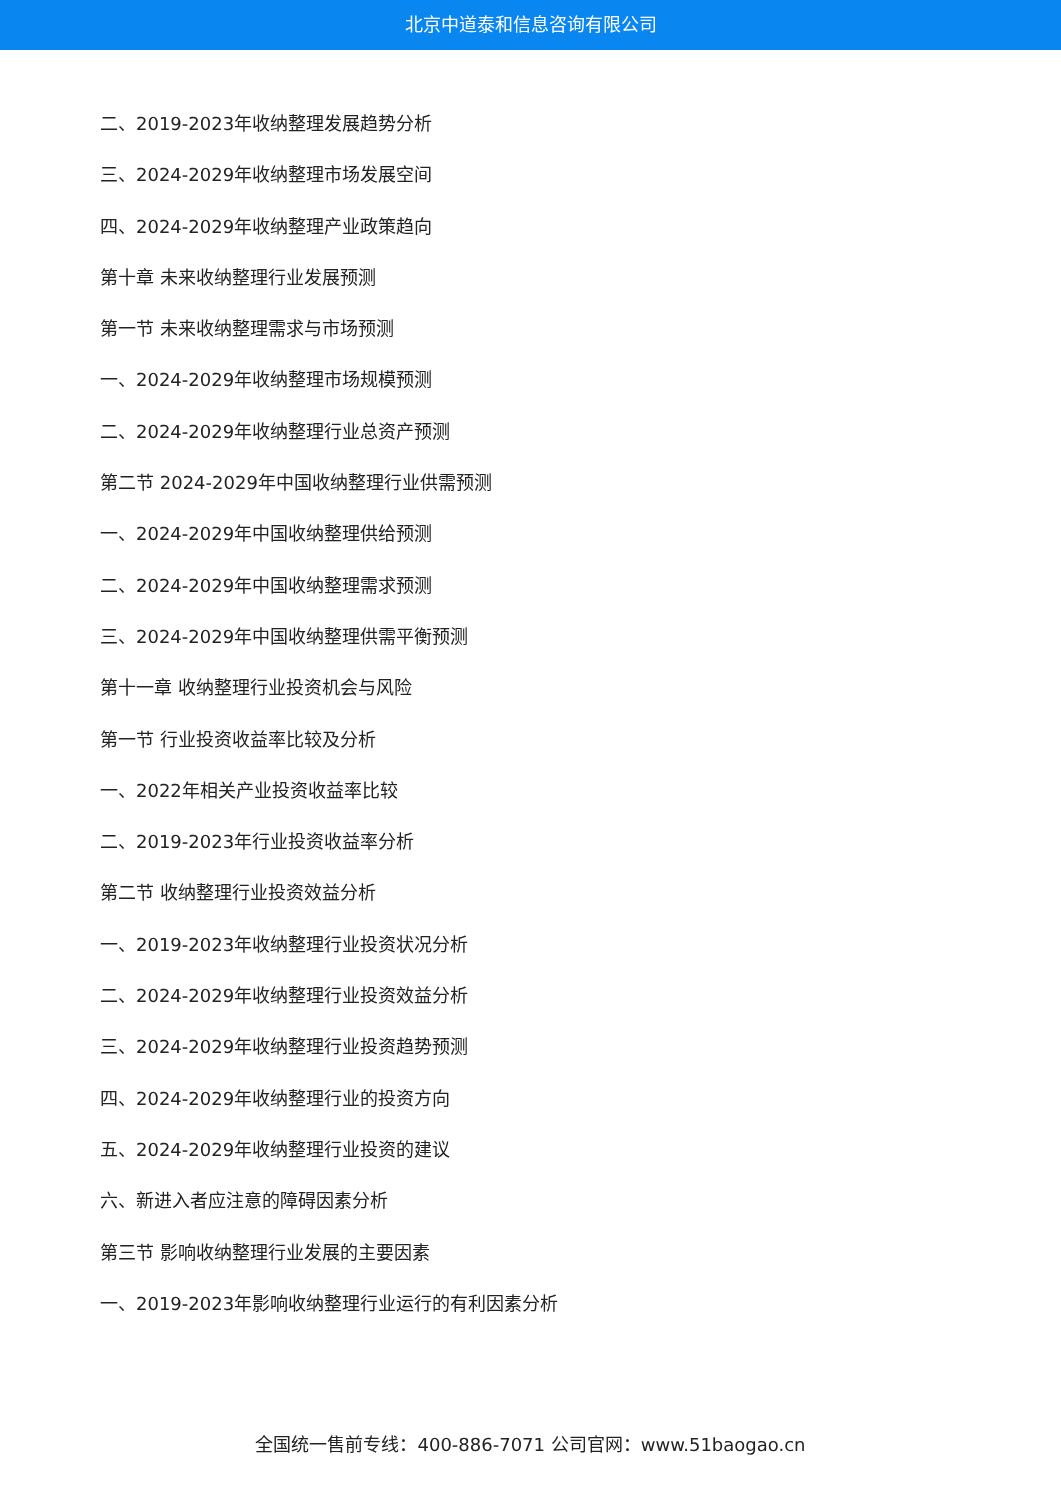北京中道泰和信息咨询有限公司
二、2019-2023年收纳整理发展趋势分析
三、2024-2029年收纳整理市场发展空间
四、2024-2029年收纳整理产业政策趋向
第十章 未来收纳整理行业发展预测
第一节 未来收纳整理需求与市场预测
一、2024-2029年收纳整理市场规模预测
二、2024-2029年收纳整理行业总资产预测
第二节 2024-2029年中国收纳整理行业供需预测
一、2024-2029年中国收纳整理供给预测
二、2024-2029年中国收纳整理需求预测
三、2024-2029年中国收纳整理供需平衡预测
第十一章 收纳整理行业投资机会与风险
第一节 行业投资收益率比较及分析
一、2022年相关产业投资收益率比较
二、2019-2023年行业投资收益率分析
第二节 收纳整理行业投资效益分析
一、2019-2023年收纳整理行业投资状况分析
二、2024-2029年收纳整理行业投资效益分析
三、2024-2029年收纳整理行业投资趋势预测
四、2024-2029年收纳整理行业的投资方向
五、2024-2029年收纳整理行业投资的建议
六、新进入者应注意的障碍因素分析
第三节 影响收纳整理行业发展的主要因素
一、2019-2023年影响收纳整理行业运行的有利因素分析
全国统一售前专线：400-886-7071 公司官网：www.51baogao.cn